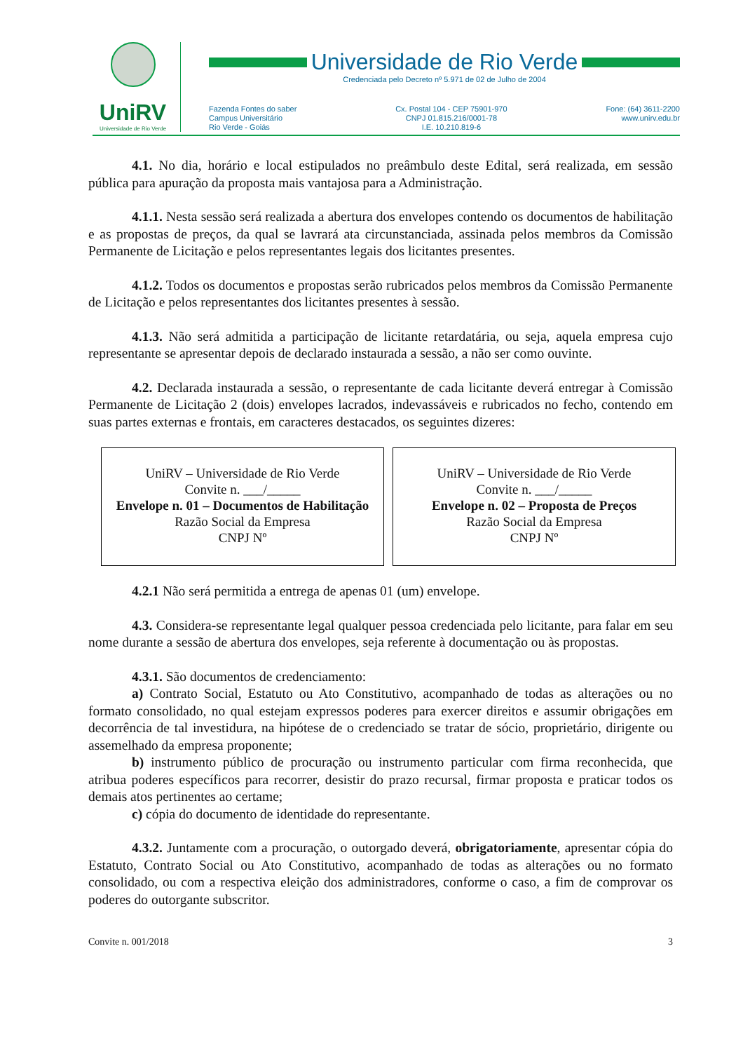UniRV
Universidade de Rio Verde
Universidade de Rio Verde
Credenciada pelo Decreto nº 5.971 de 02 de Julho de 2004
Fazenda Fontes do saber
Campus Universitário
Rio Verde - Goiás
Cx. Postal 104 - CEP 75901-970
CNPJ 01.815.216/0001-78
I.E. 10.210.819-6
Fone: (64) 3611-2200
www.unirv.edu.br
4.1. No dia, horário e local estipulados no preâmbulo deste Edital, será realizada, em sessão pública para apuração da proposta mais vantajosa para a Administração.
4.1.1. Nesta sessão será realizada a abertura dos envelopes contendo os documentos de habilitação e as propostas de preços, da qual se lavrará ata circunstanciada, assinada pelos membros da Comissão Permanente de Licitação e pelos representantes legais dos licitantes presentes.
4.1.2. Todos os documentos e propostas serão rubricados pelos membros da Comissão Permanente de Licitação e pelos representantes dos licitantes presentes à sessão.
4.1.3. Não será admitida a participação de licitante retardatária, ou seja, aquela empresa cujo representante se apresentar depois de declarado instaurada a sessão, a não ser como ouvinte.
4.2. Declarada instaurada a sessão, o representante de cada licitante deverá entregar à Comissão Permanente de Licitação 2 (dois) envelopes lacrados, indevassáveis e rubricados no fecho, contendo em suas partes externas e frontais, em caracteres destacados, os seguintes dizeres:
UniRV – Universidade de Rio Verde
Convite n. ___/_____
Envelope n. 01 – Documentos de Habilitação
Razão Social da Empresa
CNPJ Nº
UniRV – Universidade de Rio Verde
Convite n. ___/_____
Envelope n. 02 – Proposta de Preços
Razão Social da Empresa
CNPJ Nº
4.2.1 Não será permitida a entrega de apenas 01 (um) envelope.
4.3. Considera-se representante legal qualquer pessoa credenciada pelo licitante, para falar em seu nome durante a sessão de abertura dos envelopes, seja referente à documentação ou às propostas.
4.3.1. São documentos de credenciamento:
a) Contrato Social, Estatuto ou Ato Constitutivo, acompanhado de todas as alterações ou no formato consolidado, no qual estejam expressos poderes para exercer direitos e assumir obrigações em decorrência de tal investidura, na hipótese de o credenciado se tratar de sócio, proprietário, dirigente ou assemelhado da empresa proponente;
b) instrumento público de procuração ou instrumento particular com firma reconhecida, que atribua poderes específicos para recorrer, desistir do prazo recursal, firmar proposta e praticar todos os demais atos pertinentes ao certame;
c) cópia do documento de identidade do representante.
4.3.2. Juntamente com a procuração, o outorgado deverá, obrigatoriamente, apresentar cópia do Estatuto, Contrato Social ou Ato Constitutivo, acompanhado de todas as alterações ou no formato consolidado, ou com a respectiva eleição dos administradores, conforme o caso, a fim de comprovar os poderes do outorgante subscritor.
Convite n. 001/2018 3